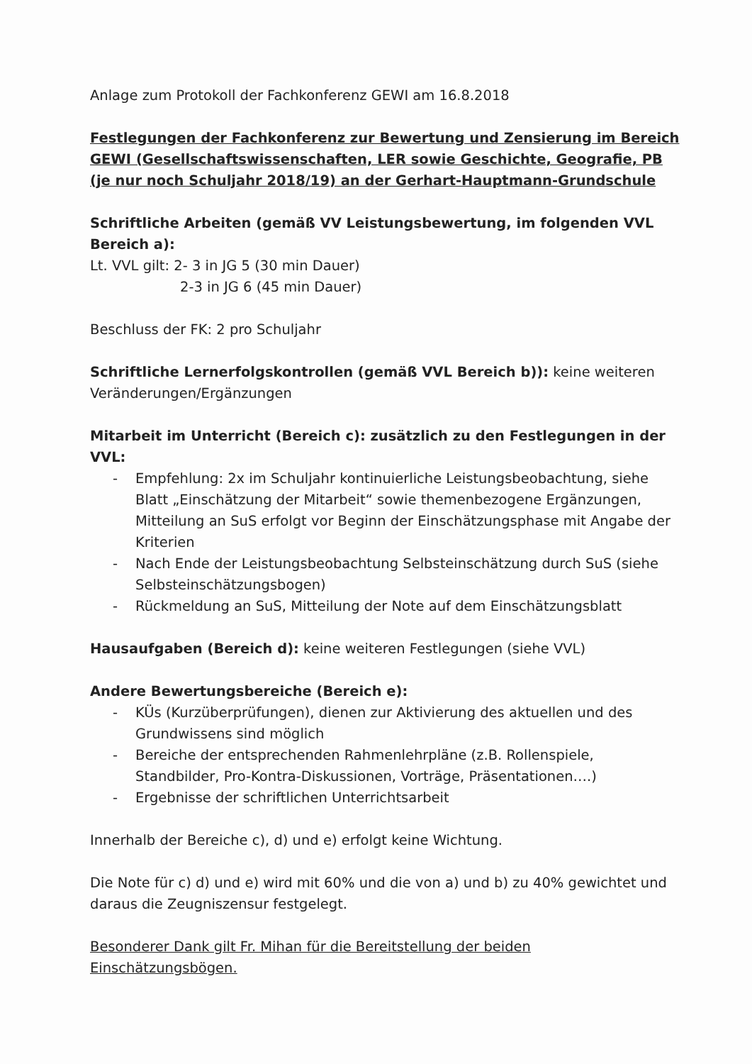Anlage zum Protokoll der Fachkonferenz GEWI am 16.8.2018
Festlegungen der Fachkonferenz zur Bewertung und Zensierung im Bereich GEWI (Gesellschaftswissenschaften, LER sowie Geschichte, Geografie, PB (je nur noch Schuljahr 2018/19) an der Gerhart-Hauptmann-Grundschule
Schriftliche Arbeiten (gemäß VV Leistungsbewertung, im folgenden VVL Bereich a):
Lt. VVL gilt: 2- 3 in JG 5 (30 min Dauer)
2-3 in JG 6 (45 min Dauer)
Beschluss der FK: 2 pro Schuljahr
Schriftliche Lernerfolgskontrollen (gemäß VVL Bereich b)): keine weiteren Veränderungen/Ergänzungen
Mitarbeit im Unterricht (Bereich c): zusätzlich zu den Festlegungen in der VVL:
- Empfehlung: 2x im Schuljahr kontinuierliche Leistungsbeobachtung, siehe Blatt „Einschätzung der Mitarbeit“ sowie themenbezogene Ergänzungen, Mitteilung an SuS erfolgt vor Beginn der Einschätzungsphase mit Angabe der Kriterien
- Nach Ende der Leistungsbeobachtung Selbsteinschätzung durch SuS (siehe Selbsteinschätzungsbogen)
- Rückmeldung an SuS, Mitteilung der Note auf dem Einschätzungsblatt
Hausaufgaben (Bereich d): keine weiteren Festlegungen (siehe VVL)
Andere Bewertungsbereiche (Bereich e):
- KÜs (Kurzüberprüfungen), dienen zur Aktivierung des aktuellen und des Grundwissens sind möglich
- Bereiche der entsprechenden Rahmenlehrpläne (z.B. Rollenspiele, Standbilder, Pro-Kontra-Diskussionen, Vorträge, Präsentationen….)
- Ergebnisse der schriftlichen Unterrichtsarbeit
Innerhalb der Bereiche c), d) und e) erfolgt keine Wichtung.
Die Note für c) d) und e) wird mit 60% und die von a) und b) zu 40% gewichtet und daraus die Zeugniszensur festgelegt.
Besonderer Dank gilt Fr. Mihan für die Bereitstellung der beiden Einschätzungsbögen.